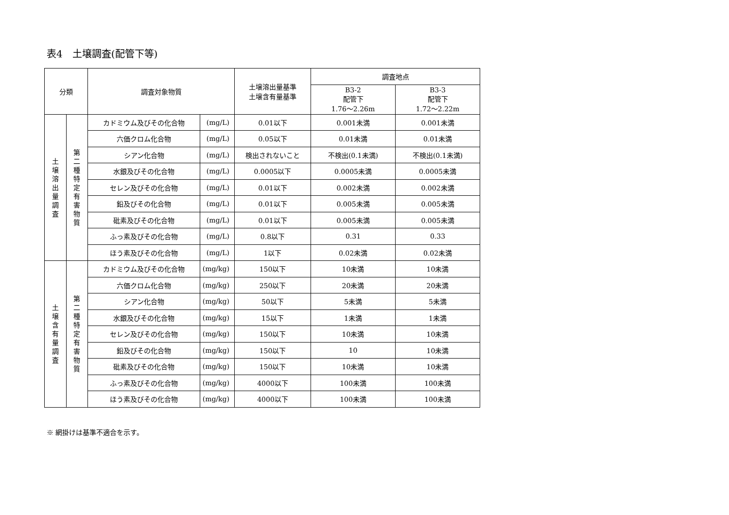表4　土壌調査(配管下等)
| 分類 | | 調査対象物質 | | 土壌溶出量基準 土壌含有量基準 | 調査地点 | |
| --- | --- | --- | --- | --- | --- | --- |
| | | | | | B3-2 配管下 1.76～2.26m | B3-3 配管下 1.72～2.22m |
| 土 壌 溶 出 量 調 査 | 第 二 種 特 定 有 害 物 質 | カドミウム及びその化合物 | (mg/L) | 0.01以下 | 0.001未満 | 0.001未満 |
| | | 六価クロム化合物 | (mg/L) | 0.05以下 | 0.01未満 | 0.01未満 |
| | | シアン化合物 | (mg/L) | 検出されないこと | 不検出(0.1未満) | 不検出(0.1未満) |
| | | 水銀及びその化合物 | (mg/L) | 0.0005以下 | 0.0005未満 | 0.0005未満 |
| | | セレン及びその化合物 | (mg/L) | 0.01以下 | 0.002未満 | 0.002未満 |
| | | 鉛及びその化合物 | (mg/L) | 0.01以下 | 0.005未満 | 0.005未満 |
| | | 砒素及びその化合物 | (mg/L) | 0.01以下 | 0.005未満 | 0.005未満 |
| | | ふっ素及びその化合物 | (mg/L) | 0.8以下 | 0.31 | 0.33 |
| | | ほう素及びその化合物 | (mg/L) | 1以下 | 0.02未満 | 0.02未満 |
| 土 壌 含 有 量 調 査 | 第 二 種 特 定 有 害 物 質 | カドミウム及びその化合物 | (mg/kg) | 150以下 | 10未満 | 10未満 |
| | | 六価クロム化合物 | (mg/kg) | 250以下 | 20未満 | 20未満 |
| | | シアン化合物 | (mg/kg) | 50以下 | 5未満 | 5未満 |
| | | 水銀及びその化合物 | (mg/kg) | 15以下 | 1未満 | 1未満 |
| | | セレン及びその化合物 | (mg/kg) | 150以下 | 10未満 | 10未満 |
| | | 鉛及びその化合物 | (mg/kg) | 150以下 | 10 | 10未満 |
| | | 砒素及びその化合物 | (mg/kg) | 150以下 | 10未満 | 10未満 |
| | | ふっ素及びその化合物 | (mg/kg) | 4000以下 | 100未満 | 100未満 |
| | | ほう素及びその化合物 | (mg/kg) | 4000以下 | 100未満 | 100未満 |
※ 網掛けは基準不適合を示す。